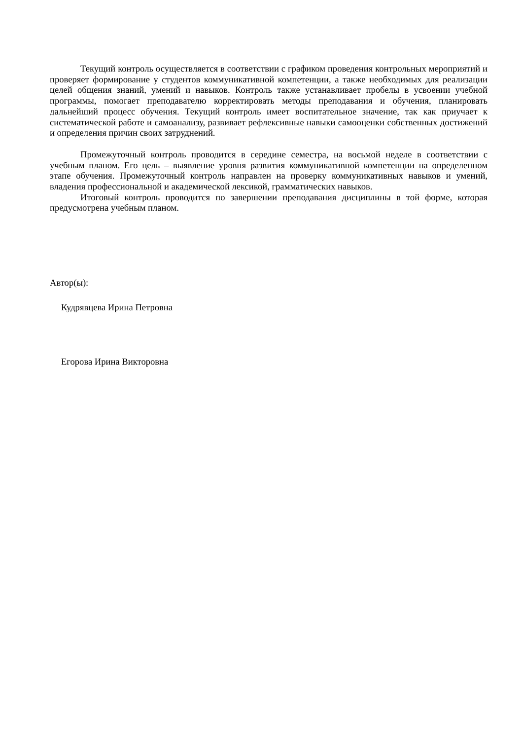Текущий контроль осуществляется в соответствии с графиком проведения контрольных мероприятий и проверяет формирование у студентов коммуникативной компетенции, а также необходимых для реализации целей общения знаний, умений и навыков. Контроль также устанавливает пробелы в усвоении учебной программы, помогает преподавателю корректировать методы преподавания и обучения, планировать дальнейший процесс обучения. Текущий контроль имеет воспитательное значение, так как приучает к систематической работе и самоанализу, развивает рефлексивные навыки самооценки собственных достижений и определения причин своих затруднений.
Промежуточный контроль проводится в середине семестра, на восьмой неделе в соответствии с учебным планом. Его цель – выявление уровня развития коммуникативной компетенции на определенном этапе обучения. Промежуточный контроль направлен на проверку коммуникативных навыков и умений, владения профессиональной и академической лексикой, грамматических навыков.
Итоговый контроль проводится по завершении преподавания дисциплины в той форме, которая предусмотрена учебным планом.
Автор(ы):
Кудрявцева Ирина Петровна
Егорова Ирина Викторовна